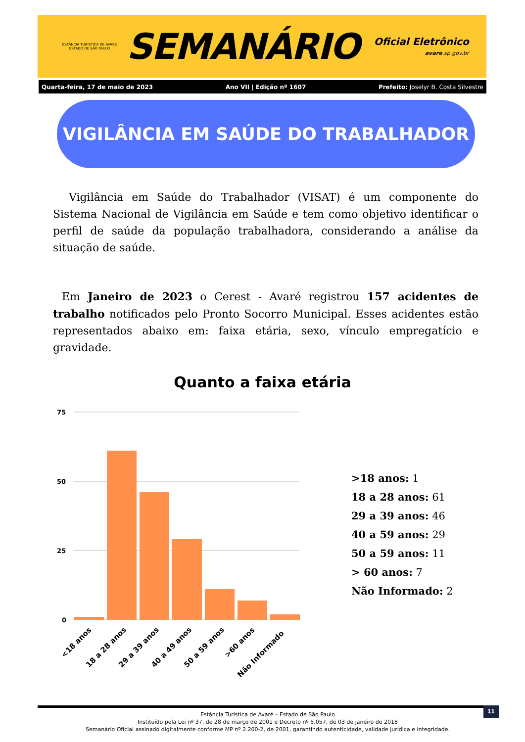ESTÂNCIA TURÍSTICA DE AVARÉ
ESTADO DE SÃO PAULO
SEMANÁRIO
Oficial Eletrônico
avare.sp.gov.br
Quarta-feira, 17 de maio de 2023 Ano VII | Edição nº 1607 Prefeito: Joselyr B. Costa Silvestre
VIGILÂNCIA EM SAÚDE DO TRABALHADOR
Vigilância em Saúde do Trabalhador (VISAT) é um componente do Sistema Nacional de Vigilância em Saúde e tem como objetivo identificar o perfil de saúde da população trabalhadora, considerando a análise da situação de saúde.
Em Janeiro de 2023 o Cerest - Avaré registrou 157 acidentes de trabalho notificados pelo Pronto Socorro Municipal. Esses acidentes estão representados abaixo em: faixa etária, sexo, vínculo empregatício e gravidade.
Quanto a faixa etária
75
50
25
0
<18 anos
18 a 28 anos
29 a 39 anos
40 a 49 anos
50 a 59 anos
>60 anos
Não Informado
>18 anos: 1
18 a 28 anos: 61
29 a 39 anos: 46
40 a 59 anos: 29
50 a 59 anos: 11
> 60 anos: 7
Não Informado: 2
Estância Turística de Avaré – Estado de São Paulo
Instituído pela Lei nº 37, de 28 de março de 2001 e Decreto nº 5.057, de 03 de janeiro de 2018
Semanário Oficial assinado digitalmente conforme MP nº 2.200-2, de 2001, garantindo autenticidade, validade jurídica e integridade.
11